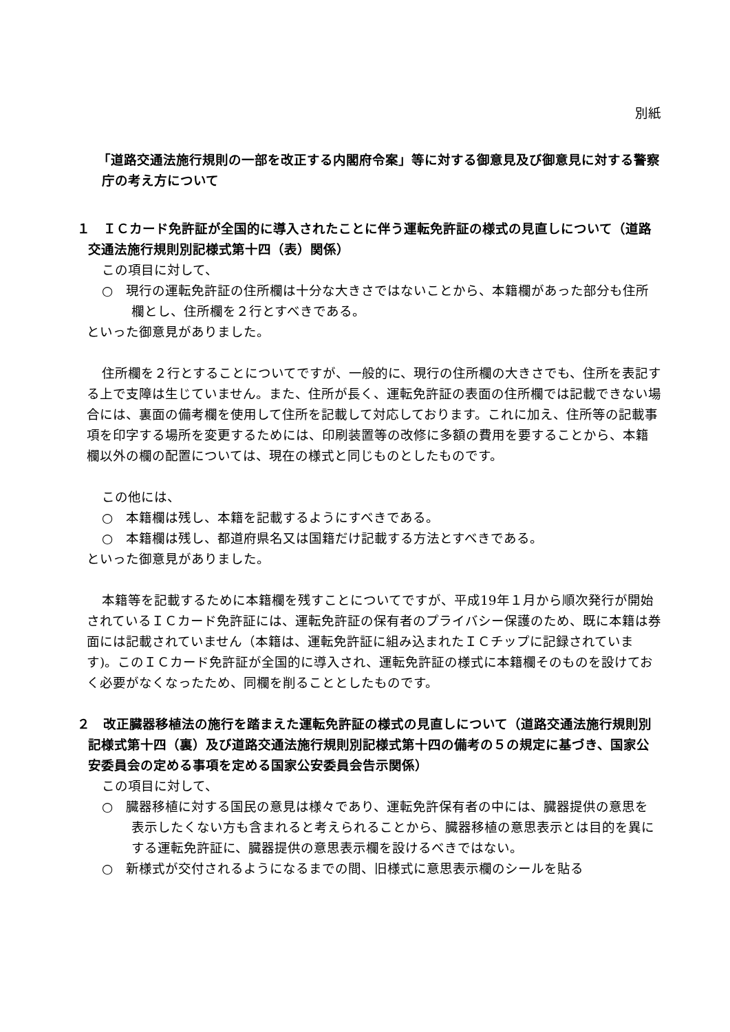別紙
「道路交通法施行規則の一部を改正する内閣府令案」等に対する御意見及び御意見に対する警察庁の考え方について
１　ＩＣカード免許証が全国的に導入されたことに伴う運転免許証の様式の見直しについて（道路交通法施行規則別記様式第十四（表）関係）
この項目に対して、
○　現行の運転免許証の住所欄は十分な大きさではないことから、本籍欄があった部分も住所欄とし、住所欄を２行とすべきである。
といった御意見がありました。
住所欄を２行とすることについてですが、一般的に、現行の住所欄の大きさでも、住所を表記する上で支障は生じていません。また、住所が長く、運転免許証の表面の住所欄では記載できない場合には、裏面の備考欄を使用して住所を記載して対応しております。これに加え、住所等の記載事項を印字する場所を変更するためには、印刷装置等の改修に多額の費用を要することから、本籍欄以外の欄の配置については、現在の様式と同じものとしたものです。
この他には、
○　本籍欄は残し、本籍を記載するようにすべきである。
○　本籍欄は残し、都道府県名又は国籍だけ記載する方法とすべきである。
といった御意見がありました。
本籍等を記載するために本籍欄を残すことについてですが、平成19年１月から順次発行が開始されているＩＣカード免許証には、運転免許証の保有者のプライバシー保護のため、既に本籍は券面には記載されていません（本籍は、運転免許証に組み込まれたＩＣチップに記録されています)。このＩＣカード免許証が全国的に導入され、運転免許証の様式に本籍欄そのものを設けておく必要がなくなったため、同欄を削ることとしたものです。
２　改正臓器移植法の施行を踏まえた運転免許証の様式の見直しについて（道路交通法施行規則別記様式第十四（裏）及び道路交通法施行規則別記様式第十四の備考の５の規定に基づき、国家公安委員会の定める事項を定める国家公安委員会告示関係）
この項目に対して、
○　臓器移植に対する国民の意見は様々であり、運転免許保有者の中には、臓器提供の意思を表示したくない方も含まれると考えられることから、臓器移植の意思表示とは目的を異にする運転免許証に、臓器提供の意思表示欄を設けるべきではない。
○　新様式が交付されるようになるまでの間、旧様式に意思表示欄のシールを貼る